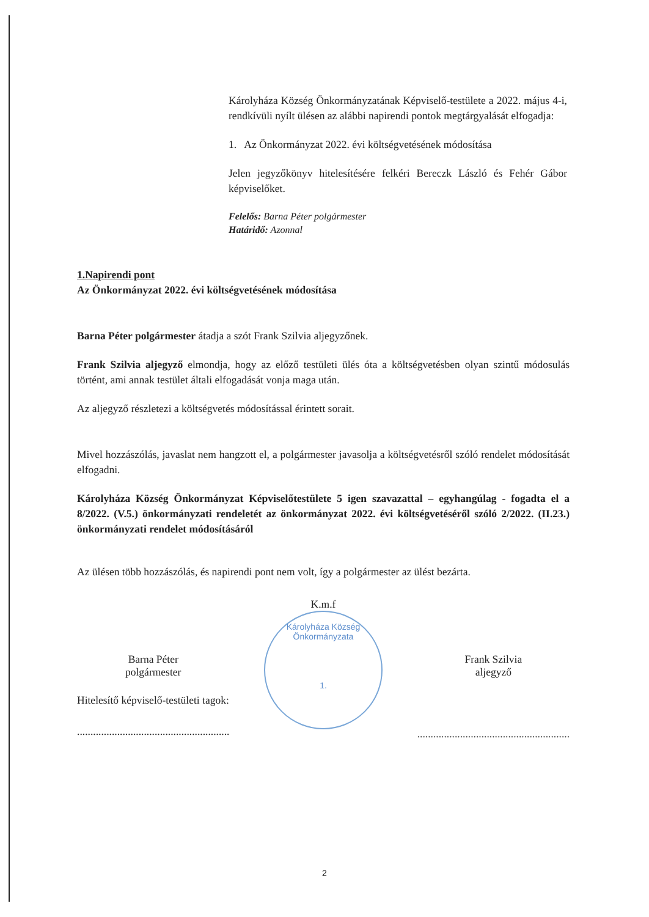Károlyháza Község Önkormányzatának Képviselő-testülete a 2022. május 4-i, rendkívüli nyílt ülésen az alábbi napirendi pontok megtárgyalását elfogadja:
1. Az Önkormányzat 2022. évi költségvetésének módosítása
Jelen jegyzőkönyv hitelesítésére felkéri Bereczk László és Fehér Gábor képviselőket.
Felelős: Barna Péter polgármester
Határidő: Azonnal
1.Napirendi pont
Az Önkormányzat 2022. évi költségvetésének módosítása
Barna Péter polgármester átadja a szót Frank Szilvia aljegyzőnek.
Frank Szilvia aljegyző elmondja, hogy az előző testületi ülés óta a költségvetésben olyan szintű módosulás történt, ami annak testület általi elfogadását vonja maga után.
Az aljegyző részletezi a költségvetés módosítással érintett sorait.
Mivel hozzászólás, javaslat nem hangzott el, a polgármester javasolja a költségvetésről szóló rendelet módosítását elfogadni.
Károlyháza Község Önkormányzat Képviselőtestülete 5 igen szavazattal – egyhangúlag - fogadta el a 8/2022. (V.5.) önkormányzati rendeletét az önkormányzat 2022. évi költségvetéséről szóló 2/2022. (II.23.) önkormányzati rendelet módosításáról
Az ülésen több hozzászólás, és napirendi pont nem volt, így a polgármester az ülést bezárta.
Barna Péter
polgármester
Hitelesítő képviselő-testületi tagok:
.........................................................
K.m.f
Károlyháza Község Önkormányzata
1.
Frank Szilvia
aljegyző
.........................................................
2